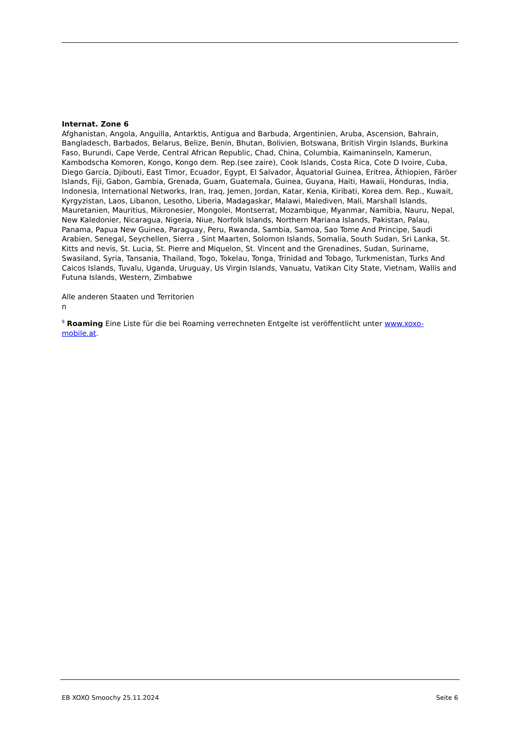Internat. Zone 6
Afghanistan, Angola, Anguilla, Antarktis, Antigua and Barbuda, Argentinien, Aruba, Ascension, Bahrain, Bangladesch, Barbados, Belarus, Belize, Benin, Bhutan, Bolivien, Botswana, British Virgin Islands, Burkina Faso, Burundi, Cape Verde, Central African Republic, Chad, China, Columbia, Kaimaninseln, Kamerun, Kambodscha Komoren, Kongo, Kongo dem. Rep.(see zaire), Cook Islands, Costa Rica, Cote D Ivoire, Cuba, Diego Garcia, Djibouti, East Timor, Ecuador, Egypt, El Salvador, Äquatorial Guinea, Eritrea, Äthiopien, Färöer Islands, Fiji, Gabon, Gambia, Grenada, Guam, Guatemala, Guinea, Guyana, Haiti, Hawaii, Honduras, India, Indonesia, International Networks, Iran, Iraq, Jemen, Jordan, Katar, Kenia, Kiribati, Korea dem. Rep., Kuwait, Kyrgyzistan, Laos, Libanon, Lesotho, Liberia, Madagaskar, Malawi, Malediven, Mali, Marshall Islands, Mauretanien, Mauritius, Mikronesier, Mongolei, Montserrat, Mozambique, Myanmar, Namibia, Nauru, Nepal, New Kaledonier, Nicaragua, Nigeria, Niue, Norfolk Islands, Northern Mariana Islands, Pakistan, Palau, Panama, Papua New Guinea, Paraguay, Peru, Rwanda, Sambia, Samoa, Sao Tome And Principe, Saudi Arabien, Senegal, Seychellen, Sierra , Sint Maarten, Solomon Islands, Somalia, South Sudan, Sri Lanka, St. Kitts and nevis, St. Lucia, St. Pierre and Miquelon, St. Vincent and the Grenadines, Sudan, Suriname, Swasiland, Syria, Tansania, Thailand, Togo, Tokelau, Tonga, Trinidad and Tobago, Turkmenistan, Turks And Caicos Islands, Tuvalu, Uganda, Uruguay, Us Virgin Islands, Vanuatu, Vatikan City State, Vietnam, Wallis and Futuna Islands, Western, Zimbabwe
Alle anderen Staaten und Territorien
n
<sup>9</sup> Roaming Eine Liste für die bei Roaming verrechneten Entgelte ist veröffentlicht unter www.xoxo-mobile.at.
EB XOXO Smoochy 25.11.2024 Seite 6